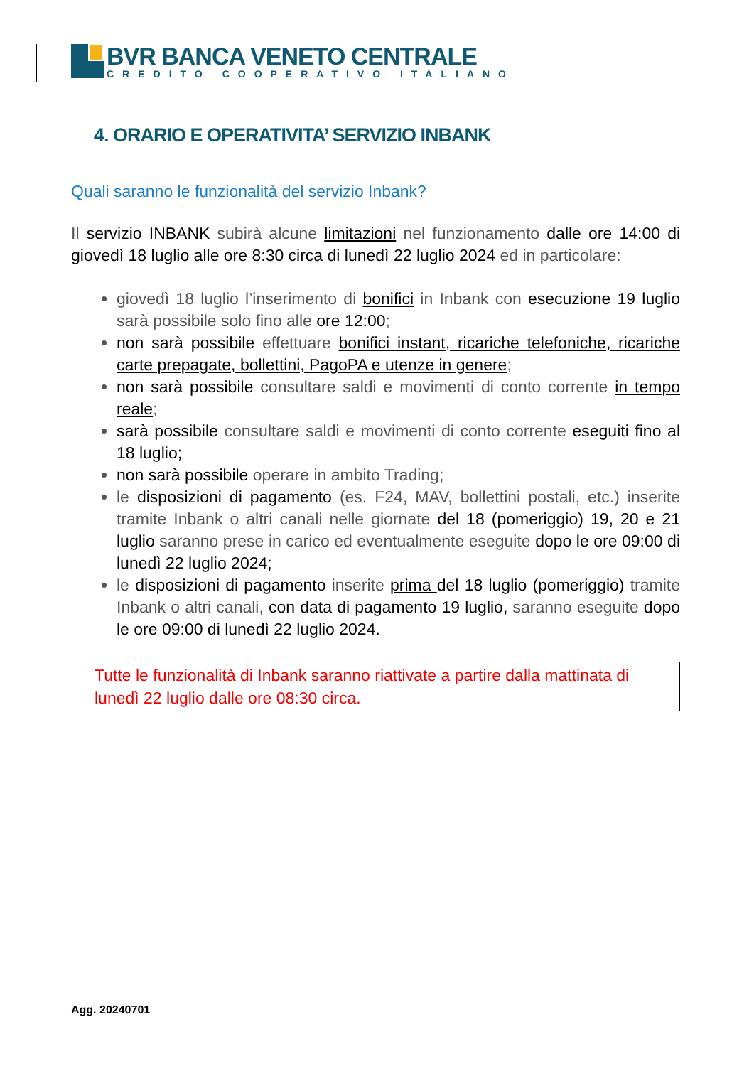BVR BANCA VENETO CENTRALE
CREDITO COOPERATIVO ITALIANO
4. ORARIO E OPERATIVITA’ SERVIZIO INBANK
Quali saranno le funzionalità del servizio Inbank?
Il servizio INBANK subirà alcune limitazioni nel funzionamento dalle ore 14:00 di giovedì 18 luglio alle ore 8:30 circa di lunedì 22 luglio 2024 ed in particolare:
giovedì 18 luglio l’inserimento di bonifici in Inbank con esecuzione 19 luglio sarà possibile solo fino alle ore 12:00;
non sarà possibile effettuare bonifici instant, ricariche telefoniche, ricariche carte prepagate, bollettini, PagoPA e utenze in genere;
non sarà possibile consultare saldi e movimenti di conto corrente in tempo reale;
sarà possibile consultare saldi e movimenti di conto corrente eseguiti fino al 18 luglio;
non sarà possibile operare in ambito Trading;
le disposizioni di pagamento (es. F24, MAV, bollettini postali, etc.) inserite tramite Inbank o altri canali nelle giornate del 18 (pomeriggio) 19, 20 e 21 luglio saranno prese in carico ed eventualmente eseguite dopo le ore 09:00 di lunedì 22 luglio 2024;
le disposizioni di pagamento inserite prima del 18 luglio (pomeriggio) tramite Inbank o altri canali, con data di pagamento 19 luglio, saranno eseguite dopo le ore 09:00 di lunedì 22 luglio 2024.
Tutte le funzionalità di Inbank saranno riattivate a partire dalla mattinata di lunedì 22 luglio dalle ore 08:30 circa.
Agg. 20240701